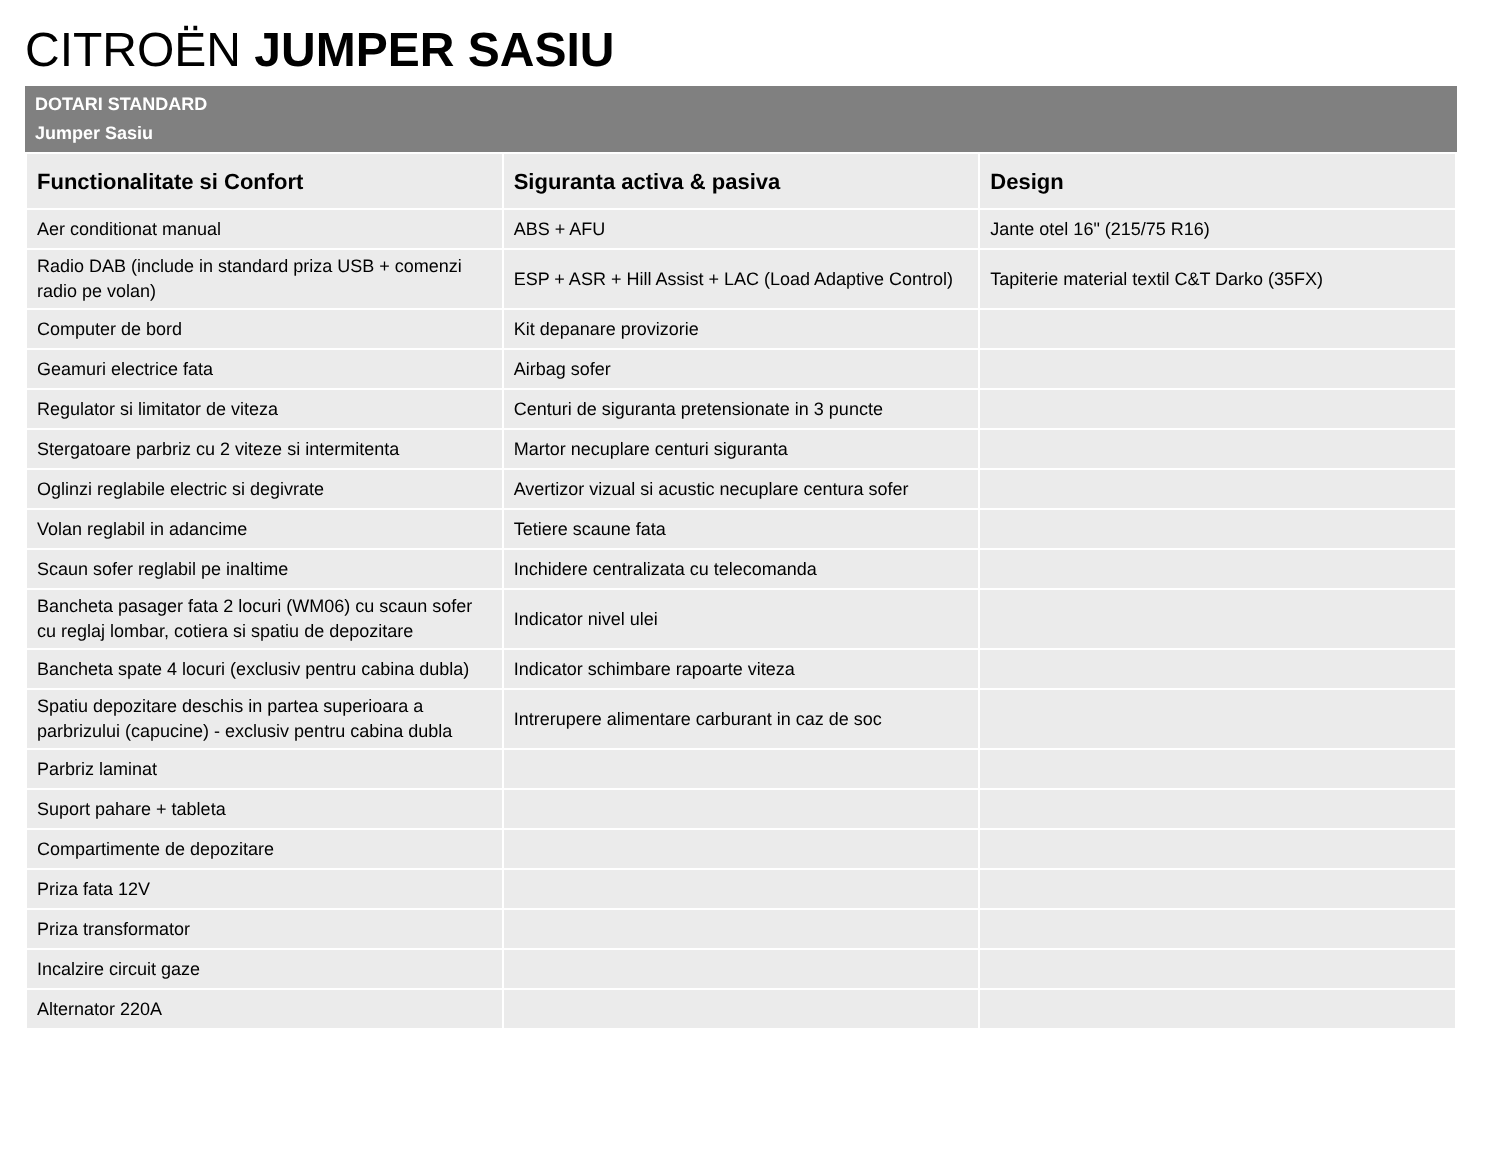CITROËN JUMPER SASIU
DOTARI STANDARD
Jumper Sasiu
| Functionalitate si Confort | Siguranta activa & pasiva | Design |
| --- | --- | --- |
| Aer conditionat manual | ABS + AFU | Jante otel 16" (215/75 R16) |
| Radio DAB (include in standard priza USB + comenzi radio pe volan) | ESP + ASR + Hill Assist + LAC (Load Adaptive Control) | Tapiterie material textil C&T Darko (35FX) |
| Computer de bord | Kit depanare provizorie | |
| Geamuri electrice fata | Airbag sofer | |
| Regulator si limitator de viteza | Centuri de siguranta pretensionate in 3 puncte | |
| Stergatoare parbriz cu 2 viteze si intermitenta | Martor necuplare centuri siguranta | |
| Oglinzi reglabile electric si degivrate | Avertizor vizual si acustic necuplare centura sofer | |
| Volan reglabil in adancime | Tetiere scaune fata | |
| Scaun sofer reglabil pe inaltime | Inchidere centralizata cu telecomanda | |
| Bancheta pasager fata 2 locuri (WM06) cu scaun sofer cu reglaj lombar, cotiera si spatiu de depozitare | Indicator nivel ulei | |
| Bancheta spate 4 locuri (exclusiv pentru cabina dubla) | Indicator schimbare rapoarte viteza | |
| Spatiu depozitare deschis in partea superioara a parbrizului (capucine) - exclusiv pentru cabina dubla | Intrerupere alimentare carburant in caz de soc | |
| Parbriz laminat | | |
| Suport pahare + tableta | | |
| Compartimente de depozitare | | |
| Priza fata 12V | | |
| Priza transformator | | |
| Incalzire circuit gaze | | |
| Alternator 220A | | |